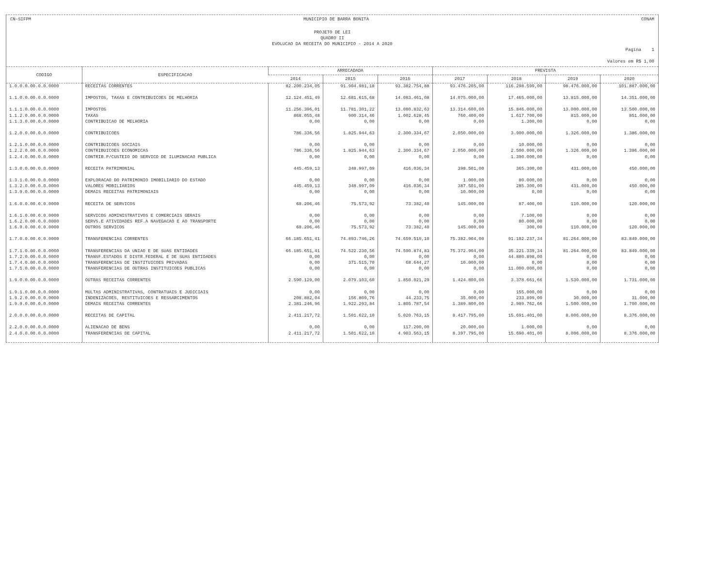CN-SIFPM MUNICIPIO DE BARRA BONITA CONAM
PROJETO DE LEI
QUADRO II
EVOLUCAO DA RECEITA DO MUNICIPIO - 2014 A 2020
Pagina 1
Valores em R$ 1,00
| CODIGO | ESPECIFICACAO | ARRECADADA | | | PREVISTA | | | |
| --- | --- | --- | --- | --- | --- | --- | --- | --- |
| | | 2014 | 2015 | 2016 | 2017 | 2018 | 2019 | 2020 |
| 1.0.0.0.00.0.0.0000 | RECEITAS CORRENTES | 82.200.234,05 | 91.904.981,18 | 93.382.754,88 | 93.476.205,00 | 116.298.599,00 | 98.476.000,00 | 101.887.000,00 |
| 1.1.0.0.00.0.0.0000 | IMPOSTOS, TAXAS E CONTRIBUICOES DE MELHORIA | 12.124.451,49 | 12.681.615,68 | 14.083.461,08 | 14.075.000,00 | 17.465.000,00 | 13.815.000,00 | 14.351.000,00 |
| 1.1.1.0.00.0.0.0000 | IMPOSTOS | 11.256.396,01 | 11.781.301,22 | 13.080.832,63 | 13.314.600,00 | 15.846.000,00 | 13.000.000,00 | 13.500.000,00 |
| 1.1.2.0.00.0.0.0000 | TAXAS | 868.055,48 | 900.314,46 | 1.002.628,45 | 760.400,00 | 1.617.700,00 | 815.000,00 | 851.000,00 |
| 1.1.3.0.00.0.0.0000 | CONTRIBUICAO DE MELHORIA | 0,00 | 0,00 | 0,00 | 0,00 | 1.300,00 | 0,00 | 0,00 |
| 1.2.0.0.00.0.0.0000 | CONTRIBUICOES | 786.336,56 | 1.825.944,63 | 2.300.334,67 | 2.050.000,00 | 3.900.000,00 | 1.326.000,00 | 1.386.000,00 |
| 1.2.1.0.00.0.0.0000 | CONTRIBUICOES SOCIAIS | 0,00 | 0,00 | 0,00 | 0,00 | 10.000,00 | 0,00 | 0,00 |
| 1.2.2.0.00.0.0.0000 | CONTRIBUICOES ECONOMICAS | 786.336,56 | 1.825.944,63 | 2.300.334,67 | 2.050.000,00 | 2.500.000,00 | 1.326.000,00 | 1.386.000,00 |
| 1.2.4.0.00.0.0.0000 | CONTRIB.P/CUSTEIO DO SERVICO DE ILUMINACAO PUBLICA | 0,00 | 0,00 | 0,00 | 0,00 | 1.390.000,00 | 0,00 | 0,00 |
| 1.3.0.0.00.0.0.0000 | RECEITA PATRIMONIAL | 445.459,13 | 348.997,09 | 416.036,34 | 398.501,00 | 365.300,00 | 431.000,00 | 450.000,00 |
| 1.3.1.0.00.0.0.0000 | EXPLORACAO DO PATRIMONIO IMOBILIARIO DO ESTADO | 0,00 | 0,00 | 0,00 | 1.000,00 | 80.000,00 | 0,00 | 0,00 |
| 1.3.2.0.00.0.0.0000 | VALORES MOBILIARIOS | 445.459,13 | 348.997,09 | 416.036,34 | 387.501,00 | 285.300,00 | 431.000,00 | 450.000,00 |
| 1.3.9.0.00.0.0.0000 | DEMAIS RECEITAS PATRIMONIAIS | 0,00 | 0,00 | 0,00 | 10.000,00 | 0,00 | 0,00 | 0,00 |
| 1.6.0.0.00.0.0.0000 | RECEITA DE SERVICOS | 68.206,46 | 75.573,92 | 73.382,40 | 145.000,00 | 87.400,00 | 110.000,00 | 120.000,00 |
| 1.6.1.0.00.0.0.0000 | SERVICOS ADMINISTRATIVOS E COMERCIAIS GERAIS | 0,00 | 0,00 | 0,00 | 0,00 | 7.100,00 | 0,00 | 0,00 |
| 1.6.2.0.00.0.0.0000 | SERVS.E ATIVIDADES REF.A NAVEGACAO E AO TRANSPORTE | 0,00 | 0,00 | 0,00 | 0,00 | 80.000,00 | 0,00 | 0,00 |
| 1.6.9.0.00.0.0.0000 | OUTROS SERVICOS | 68.206,46 | 75.573,92 | 73.382,40 | 145.000,00 | 300,00 | 110.000,00 | 120.000,00 |
| 1.7.0.0.00.0.0.0000 | TRANSFERENCIAS CORRENTES | 66.185.651,41 | 74.893.746,26 | 74.659.519,10 | 75.382.904,00 | 91.102.237,34 | 81.264.000,00 | 83.849.000,00 |
| 1.7.1.0.00.0.0.0000 | TRANSFERENCIAS DA UNIAO E DE SUAS ENTIDADES | 66.185.651,41 | 74.522.230,56 | 74.590.874,83 | 75.372.904,00 | 35.221.339,34 | 81.264.000,00 | 83.849.000,00 |
| 1.7.2.0.00.0.0.0000 | TRANSF.ESTADOS E DISTR.FEDERAL E DE SUAS ENTIDADES | 0,00 | 0,00 | 0,00 | 0,00 | 44.880.898,00 | 0,00 | 0,00 |
| 1.7.4.0.00.0.0.0000 | TRANSFERENCIAS DE INSTITUICOES PRIVADAS | 0,00 | 371.515,70 | 68.644,27 | 10.000,00 | 0,00 | 0,00 | 0,00 |
| 1.7.5.0.00.0.0.0000 | TRANSFERENCIAS DE OUTRAS INSTITUICOES PUBLICAS | 0,00 | 0,00 | 0,00 | 0,00 | 11.000.000,00 | 0,00 | 0,00 |
| 1.9.0.0.00.0.0.0000 | OUTRAS RECEITAS CORRENTES | 2.590.129,00 | 2.079.103,60 | 1.850.021,29 | 1.424.800,00 | 3.378.661,66 | 1.530.000,00 | 1.731.000,00 |
| 1.9.1.0.00.0.0.0000 | MULTAS ADMINISTRATIVAS, CONTRATUAIS E JUDICIAIS | 0,00 | 0,00 | 0,00 | 0,00 | 155.000,00 | 0,00 | 0,00 |
| 1.9.2.0.00.0.0.0000 | INDENIZACOES, RESTITUICOES E RESSARCIMENTOS | 208.882,04 | 156.809,76 | 44.233,75 | 35.000,00 | 233.899,00 | 30.000,00 | 31.000,00 |
| 1.9.9.0.00.0.0.0000 | DEMAIS RECEITAS CORRENTES | 2.381.246,96 | 1.922.293,84 | 1.805.787,54 | 1.389.800,00 | 2.989.762,66 | 1.500.000,00 | 1.700.000,00 |
| 2.0.0.0.00.0.0.0000 | RECEITAS DE CAPITAL | 2.411.217,72 | 1.501.622,10 | 5.020.763,15 | 8.417.795,00 | 15.691.401,00 | 8.006.000,00 | 8.376.000,00 |
| 2.2.0.0.00.0.0.0000 | ALIENACAO DE BENS | 0,00 | 0,00 | 117.200,00 | 20.000,00 | 1.000,00 | 0,00 | 0,00 |
| 2.4.0.0.00.0.0.0000 | TRANSFERENCIAS DE CAPITAL | 2.411.217,72 | 1.501.622,10 | 4.903.563,15 | 8.397.795,00 | 15.690.401,00 | 8.006.000,00 | 8.376.000,00 |